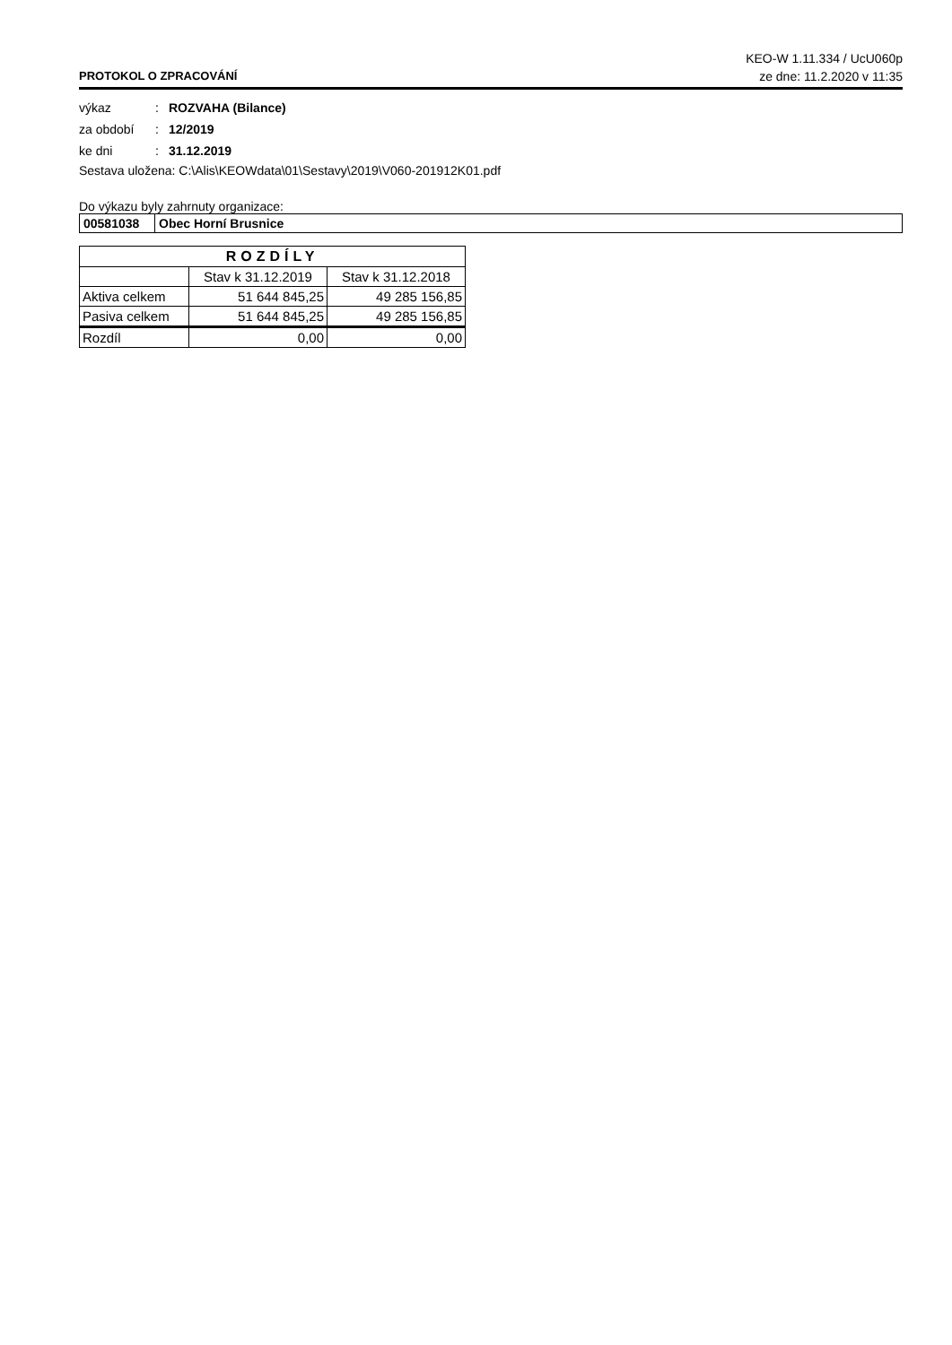KEO-W 1.11.334 / UcU060p
PROTOKOL O ZPRACOVÁNÍ ze dne: 11.2.2020 v 11:35
výkaz: ROZVAHA (Bilance)
za období: 12/2019
ke dni: 31.12.2019
Sestava uložena: C:\Alis\KEOWdata\01\Sestavy\2019\V060-201912K01.pdf
Do výkazu byly zahrnuty organizace:
| 00581038 | Obec Horní Brusnice |
| ROZDÍLY | | |
| --- | --- | --- |
| | Stav k 31.12.2019 | Stav k 31.12.2018 |
| Aktiva celkem | 51 644 845,25 | 49 285 156,85 |
| Pasiva celkem | 51 644 845,25 | 49 285 156,85 |
| Rozdíl | 0,00 | 0,00 |